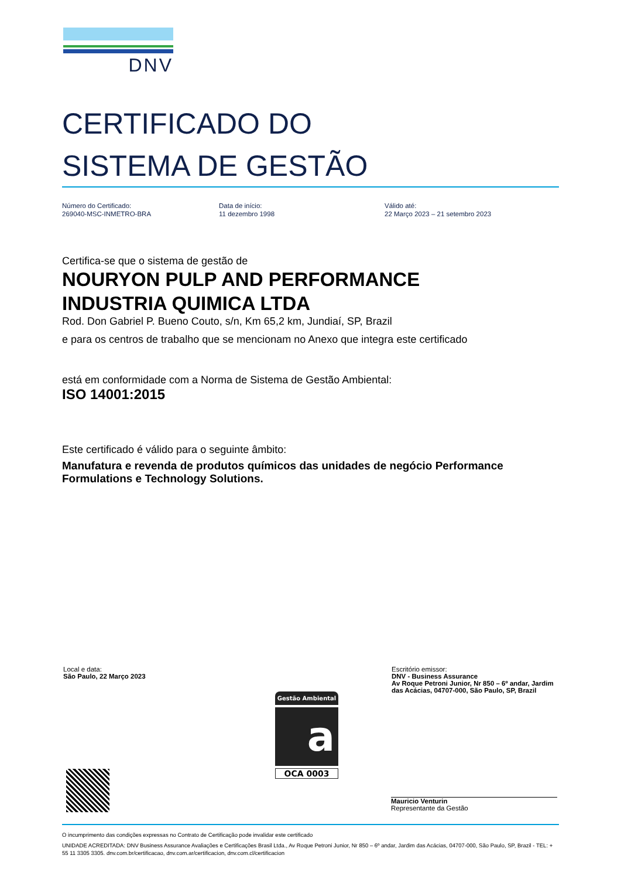DNV
CERTIFICADO DO
SISTEMA DE GESTÃO
Número do Certificado:
269040-MSC-INMETRO-BRA
Data de início:
11 dezembro 1998
Válido até:
22 Março 2023 – 21 setembro 2023
Certifica-se que o sistema de gestão de
NOURYON PULP AND PERFORMANCE
INDUSTRIA QUIMICA LTDA
Rod. Don Gabriel P. Bueno Couto, s/n, Km 65,2 km, Jundiaí, SP, Brazil
e para os centros de trabalho que se mencionam no Anexo que integra este certificado
está em conformidade com a Norma de Sistema de Gestão Ambiental:
ISO 14001:2015
Este certificado é válido para o seguinte âmbito:
Manufatura e revenda de produtos químicos das unidades de negócio Performance Formulations e Technology Solutions.
Local e data:
São Paulo, 22 Março 2023
Escritório emissor:
DNV - Business Assurance
Av Roque Petroni Junior, Nr 850 – 6º andar, Jardim das Acácias, 04707-000, São Paulo, SP, Brazil
Gestão Ambiental
a
OCA 0003
Mauricio Venturin
Representante da Gestão
O incumprimento das condições expressas no Contrato de Certificação pode invalidar este certificado
UNIDADE ACREDITADA: DNV Business Assurance Avaliações e Certificações Brasil Ltda., Av Roque Petroni Junior, Nr 850 – 6º andar, Jardim das Acácias, 04707-000, São Paulo, SP, Brazil - TEL: + 55 11 3305 3305. dnv.com.br/certificacao, dnv.com.ar/certificacion, dnv.com.cl/certificacion